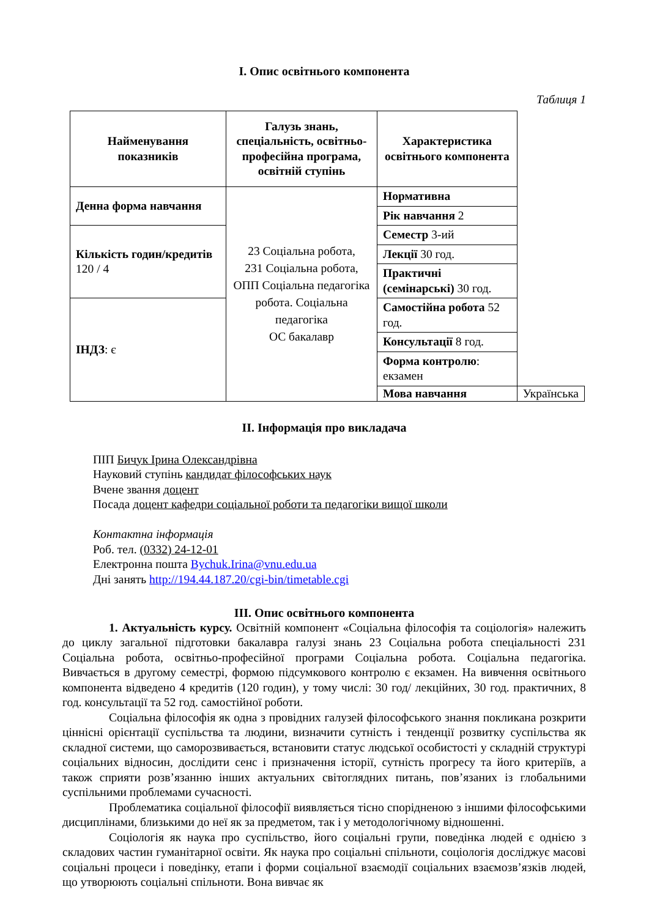І. Опис освітнього компонента
Таблиця 1
| Найменування показників | Галузь знань, спеціальність, освітньо-професійна програма, освітній ступінь | Характеристика освітнього компонента | |
| --- | --- | --- | --- |
| Денна форма навчання | 23 Соціальна робота, 231 Соціальна робота, ОПП Соціальна педагогіка робота. Соціальна педагогіка ОС бакалавр | Нормативна | |
| | | Рік навчання 2 | |
| Кількість годин/кредитів 120 / 4 | | Семестр 3-ий | |
| | | Лекції 30 год. | |
| | | Практичні (семінарські) 30 год. | |
| ІНДЗ : є | | Самостійна робота 52 год. | |
| | | Консультації 8 год. | |
| | | Форма контролю : екзамен | |
| | | Мова навчання | Українська |
ІІ. Інформація про викладача
ПІП Бичук Ірина Олександрівна
Науковий ступінь кандидат філософських наук
Вчене звання доцент
Посада доцент кафедри соціальної роботи та педагогіки вищої школи
Контактна інформація
Роб. тел. (0332) 24-12-01
Електронна пошта Bychuk.Irina@vnu.edu.ua
Дні занять http://194.44.187.20/cgi-bin/timetable.cgi
ІІІ. Опис освітнього компонента
1. Актуальність курсу. Освітній компонент «Соціальна філософія та соціологія» належить до циклу загальної підготовки бакалавра галузі знань 23 Соціальна робота спеціальності 231 Соціальна робота, освітньо-професійної програми Соціальна робота. Соціальна педагогіка. Вивчається в другому семестрі, формою підсумкового контролю є екзамен. На вивчення освітнього компонента відведено 4 кредитів (120 годин), у тому числі: 30 год/ лекційних, 30 год. практичних, 8 год. консультації та 52 год. самостійної роботи.
Соціальна філософія як одна з провідних галузей філософського знання покликана розкрити ціннісні орієнтації суспільства та людини, визначити сутність і тенденції розвитку суспільства як складної системи, що саморозвивається, встановити статус людської особистості у складній структурі соціальних відносин, дослідити сенс і призначення історії, сутність прогресу та його критеріїв, а також сприяти розв’язанню інших актуальних світоглядних питань, пов’язаних із глобальними суспільними проблемами сучасності.
Проблематика соціальної філософії виявляється тісно спорідненою з іншими філософськими дисциплінами, близькими до неї як за предметом, так і у методологічному відношенні.
Соціологія як наука про суспільство, його соціальні групи, поведінка людей є однією з складових частин гуманітарної освіти. Як наука про соціальні спільноти, соціологія досліджує масові соціальні процеси і поведінку, етапи і форми соціальної взаємодії соціальних взаємозв’язків людей, що утворюють соціальні спільноти. Вона вивчає як